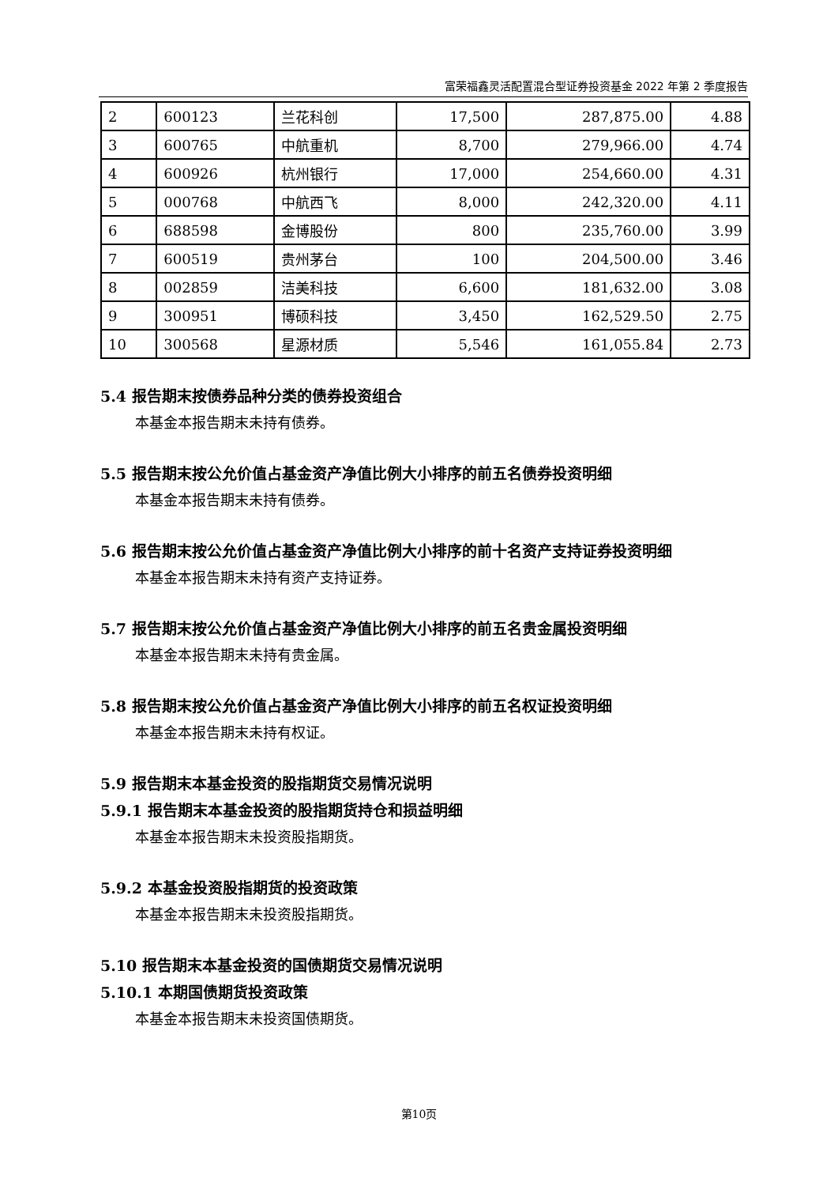富荣福鑫灵活配置混合型证券投资基金 2022 年第 2 季度报告
| 2 | 600123 | 兰花科创 | 17,500 | 287,875.00 | 4.88 |
| 3 | 600765 | 中航重机 | 8,700 | 279,966.00 | 4.74 |
| 4 | 600926 | 杭州银行 | 17,000 | 254,660.00 | 4.31 |
| 5 | 000768 | 中航西飞 | 8,000 | 242,320.00 | 4.11 |
| 6 | 688598 | 金博股份 | 800 | 235,760.00 | 3.99 |
| 7 | 600519 | 贵州茅台 | 100 | 204,500.00 | 3.46 |
| 8 | 002859 | 洁美科技 | 6,600 | 181,632.00 | 3.08 |
| 9 | 300951 | 博硕科技 | 3,450 | 162,529.50 | 2.75 |
| 10 | 300568 | 星源材质 | 5,546 | 161,055.84 | 2.73 |
5.4 报告期末按债券品种分类的债券投资组合
本基金本报告期末未持有债券。
5.5 报告期末按公允价值占基金资产净值比例大小排序的前五名债券投资明细
本基金本报告期末未持有债券。
5.6 报告期末按公允价值占基金资产净值比例大小排序的前十名资产支持证券投资明细
本基金本报告期末未持有资产支持证券。
5.7 报告期末按公允价值占基金资产净值比例大小排序的前五名贵金属投资明细
本基金本报告期末未持有贵金属。
5.8 报告期末按公允价值占基金资产净值比例大小排序的前五名权证投资明细
本基金本报告期末未持有权证。
5.9 报告期末本基金投资的股指期货交易情况说明
5.9.1 报告期末本基金投资的股指期货持仓和损益明细
本基金本报告期末未投资股指期货。
5.9.2 本基金投资股指期货的投资政策
本基金本报告期末未投资股指期货。
5.10 报告期末本基金投资的国债期货交易情况说明
5.10.1 本期国债期货投资政策
本基金本报告期末未投资国债期货。
第10页